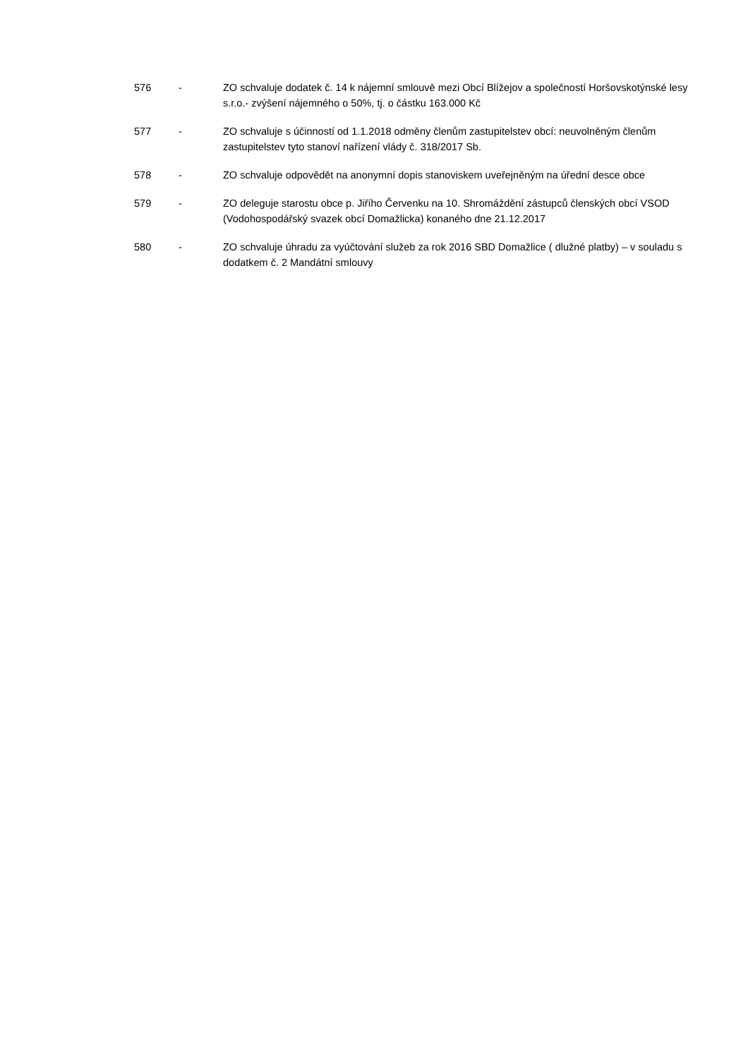576 - ZO schvaluje dodatek č. 14 k nájemní smlouvě mezi Obcí Blížejov a společností Horšovskotýnské lesy s.r.o.- zvýšení nájemného o 50%, tj. o částku 163.000 Kč
577 - ZO schvaluje s účinností od 1.1.2018 odměny členům zastupitelstev obcí: neuvolněným členům zastupitelstev tyto stanoví nařízení vlády č. 318/2017 Sb.
578 - ZO schvaluje odpovědět na anonymní dopis stanoviskem uveřejněným na úřední desce obce
579 - ZO deleguje starostu obce p. Jiřího Červenku na 10. Shromáždění zástupců členských obcí VSOD (Vodohospodářský svazek obcí Domažlicka) konaného dne 21.12.2017
580 - ZO schvaluje úhradu za vyúčtování služeb za rok 2016 SBD Domažlice ( dlužné platby) – v souladu s dodatkem č. 2 Mandátní smlouvy